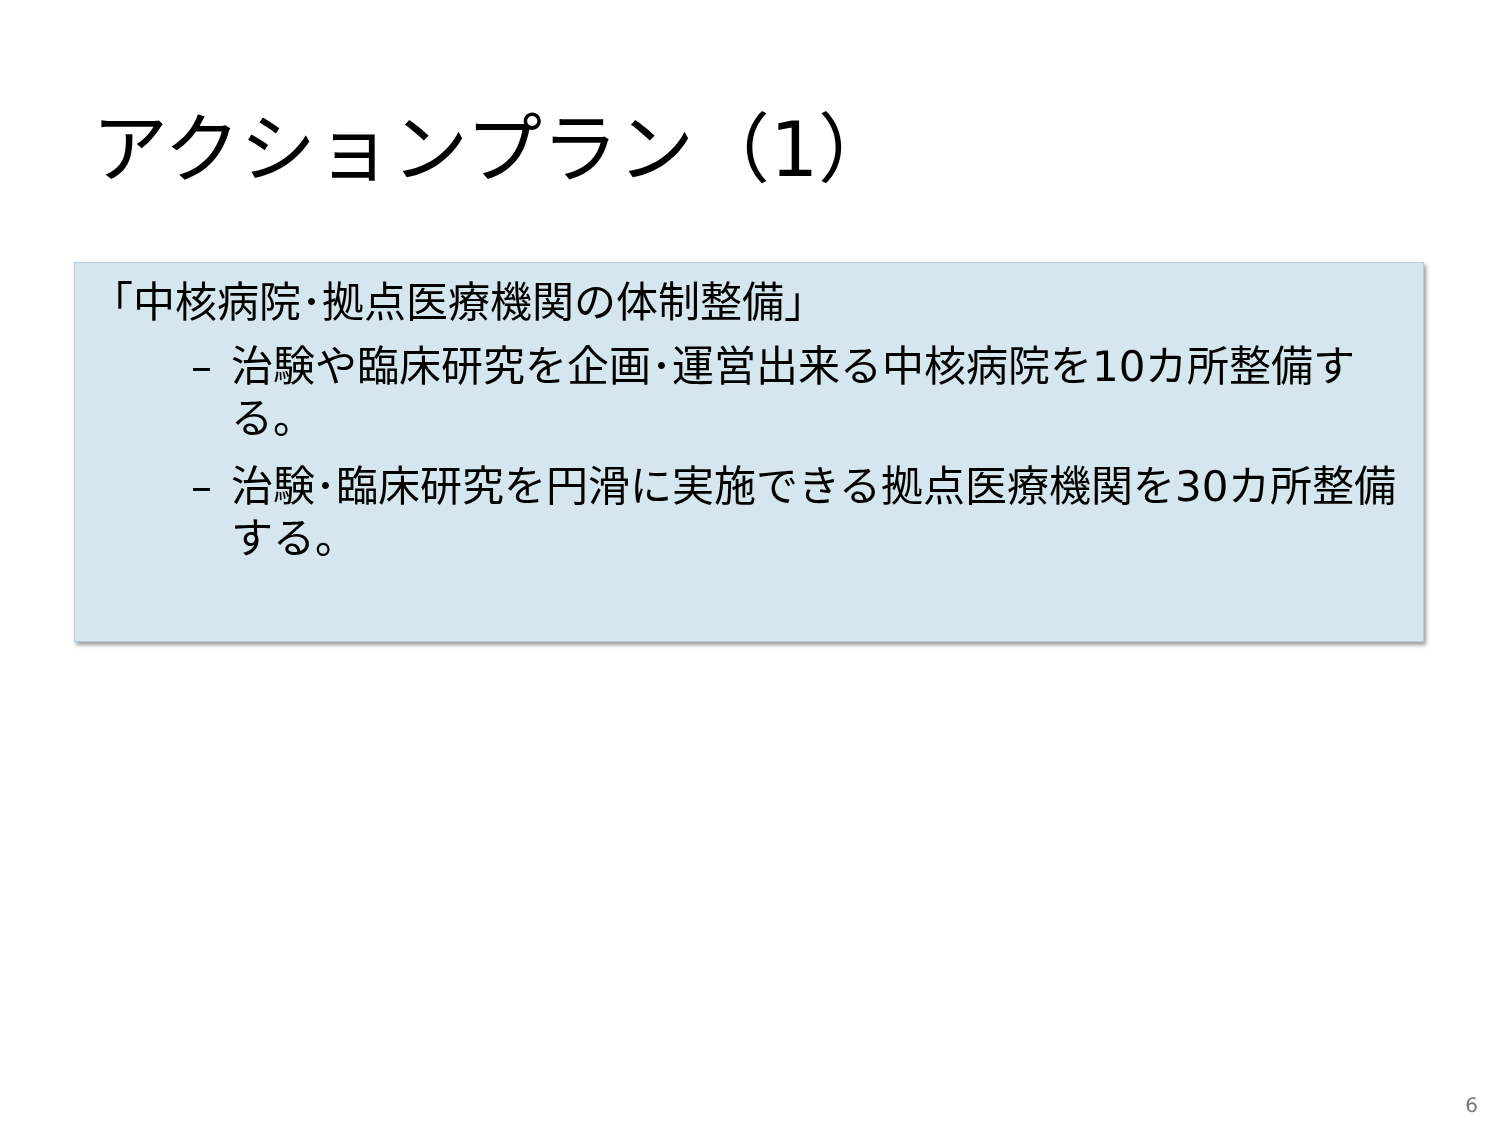アクションプラン（1）
「中核病院･拠点医療機関の体制整備」
– 治験や臨床研究を企画･運営出来る中核病院を10カ所整備する。
– 治験･臨床研究を円滑に実施できる拠点医療機関を30カ所整備する。
6